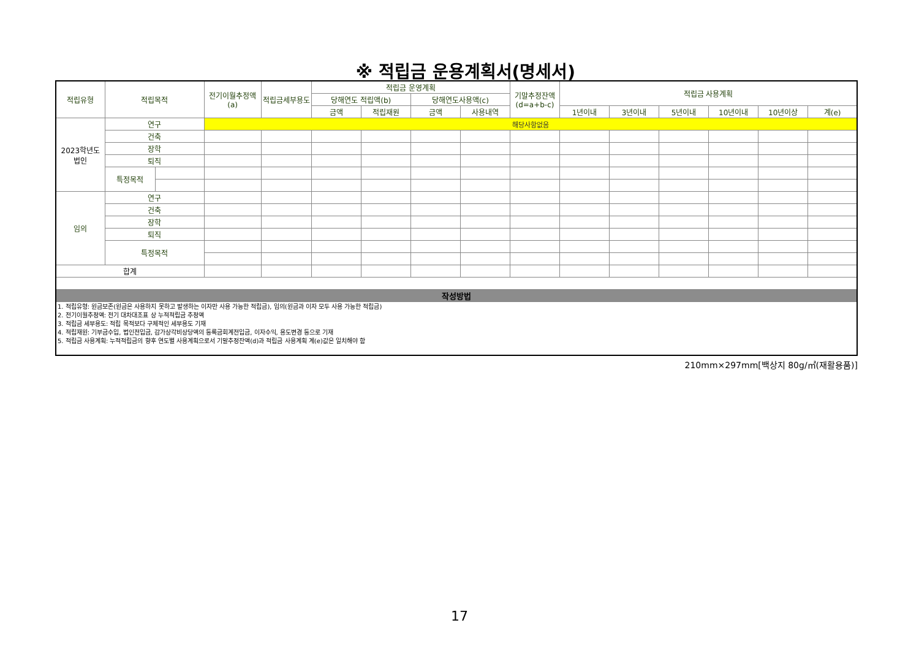※ 적립금 운용계획서(명세서)
| 적립유형 | 적립목적 | | 전기이월추정액(a) | 적립금세부용도 | 적립금 운영계획 | | | | 기말추정잔액(d=a+b-c) | 적립금 사용계획 | | | | | |
| --- | --- | --- | --- | --- | --- | --- | --- | --- | --- | --- | --- | --- | --- | --- | --- |
| | | | | | 당해연도 적립액(b) | | 당해연도사용액(c) | | | | | | | | |
| | | | | | 금액 | 적립재원 | 금액 | 사용내역 | | 1년이내 | 3년이내 | 5년이내 | 10년이내 | 10년이상 | 계(e) |
| 2023학년도 법인 | 연구 | | 해당사항없음 | | | | | | | | | | | | |
| | 건축 | | | | | | | | | | | | | | |
| | 장학 | | | | | | | | | | | | | | |
| | 퇴직 | | | | | | | | | | | | | | |
| | 특정목적 | | | | | | | | | | | | | | |
| 임의 | 연구 | | | | | | | | | | | | | | |
| | 건축 | | | | | | | | | | | | | | |
| | 장학 | | | | | | | | | | | | | | |
| | 퇴직 | | | | | | | | | | | | | | |
| | 특정목적 | | | | | | | | | | | | | | |
| 합계 | | | | | | | | | | | | | | | |
| 작성방법 | | | | | | | | | | | | | | | |
| 1. 적립유형: 원금보존(원금은 사용하지 못하고 발생하는 이자만 사용 가능한 적립금), 임의(원금과 이자 모두 사용 가능한 적립금) 2. 전기이월추정액: 전기 대차대조표 상 누적적립금 추정액 3. 적립금 세부용도: 적립 목적보다 구체적인 세부용도 기재 4. 적립재원: 기부금수입, 법인전입금, 감가상각비상당액의 등록금회계전입금, 이자수익, 용도변경 등으로 기재 5. 적립금 사용계획: 누적적립금의 향후 연도별 사용계획으로서 기말추정잔액(d)과 적립금 사용계획 계(e)값은 일치해야 함 | | | | | | | | | | | | | | | |
210mm×297mm[백상지 80g/㎡(재활용품)]
17